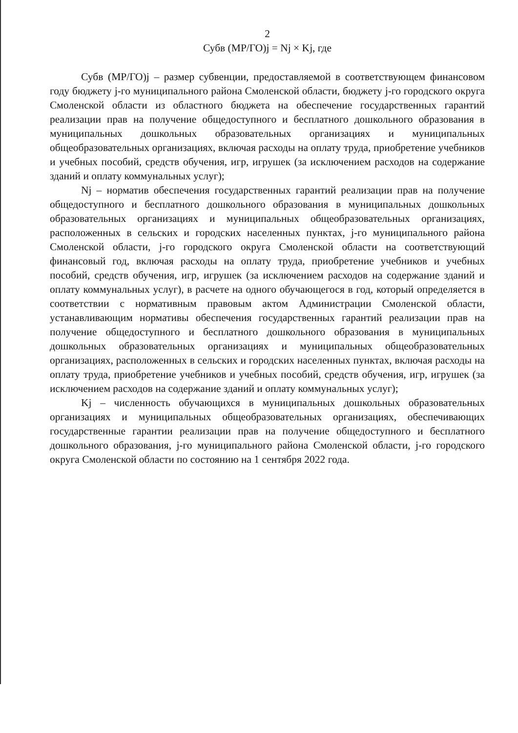2
Субв (МР/ГО)j = Nj × Kj, где
Субв (МР/ГО)j – размер субвенции, предоставляемой в соответствующем финансовом году бюджету j-го муниципального района Смоленской области, бюджету j-го городского округа Смоленской области из областного бюджета на обеспечение государственных гарантий реализации прав на получение общедоступного и бесплатного дошкольного образования в муниципальных дошкольных образовательных организациях и муниципальных общеобразовательных организациях, включая расходы на оплату труда, приобретение учебников и учебных пособий, средств обучения, игр, игрушек (за исключением расходов на содержание зданий и оплату коммунальных услуг);
Nj – норматив обеспечения государственных гарантий реализации прав на получение общедоступного и бесплатного дошкольного образования в муниципальных дошкольных образовательных организациях и муниципальных общеобразовательных организациях, расположенных в сельских и городских населенных пунктах, j-го муниципального района Смоленской области, j-го городского округа Смоленской области на соответствующий финансовый год, включая расходы на оплату труда, приобретение учебников и учебных пособий, средств обучения, игр, игрушек (за исключением расходов на содержание зданий и оплату коммунальных услуг), в расчете на одного обучающегося в год, который определяется в соответствии с нормативным правовым актом Администрации Смоленской области, устанавливающим нормативы обеспечения государственных гарантий реализации прав на получение общедоступного и бесплатного дошкольного образования в муниципальных дошкольных образовательных организациях и муниципальных общеобразовательных организациях, расположенных в сельских и городских населенных пунктах, включая расходы на оплату труда, приобретение учебников и учебных пособий, средств обучения, игр, игрушек (за исключением расходов на содержание зданий и оплату коммунальных услуг);
Kj – численность обучающихся в муниципальных дошкольных образовательных организациях и муниципальных общеобразовательных организациях, обеспечивающих государственные гарантии реализации прав на получение общедоступного и бесплатного дошкольного образования, j-го муниципального района Смоленской области, j-го городского округа Смоленской области по состоянию на 1 сентября 2022 года.